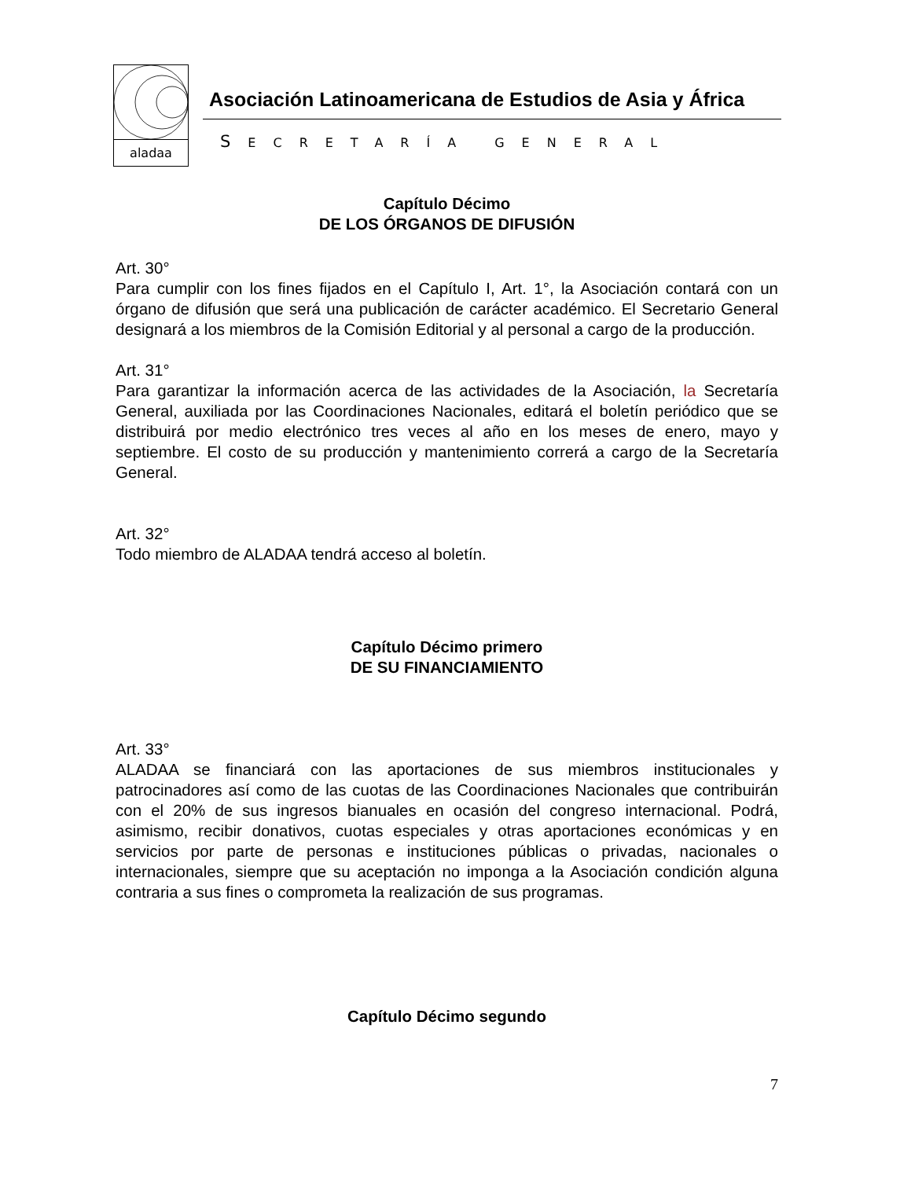aladaa
Asociación Latinoamericana de Estudios de Asia y África
SECRETARÍA GENERAL
Capítulo Décimo
DE LOS ÓRGANOS DE DIFUSIÓN
Art. 30°
Para cumplir con los fines fijados en el Capítulo I, Art. 1°, la Asociación contará con un órgano de difusión que será una publicación de carácter académico. El Secretario General designará a los miembros de la Comisión Editorial y al personal a cargo de la producción.
Art. 31°
Para garantizar la información acerca de las actividades de la Asociación, la Secretaría General, auxiliada por las Coordinaciones Nacionales, editará el boletín periódico que se distribuirá por medio electrónico tres veces al año en los meses de enero, mayo y septiembre. El costo de su producción y mantenimiento correrá a cargo de la Secretaría General.
Art. 32°
Todo miembro de ALADAA tendrá acceso al boletín.
Capítulo Décimo primero
DE SU FINANCIAMIENTO
Art. 33°
ALADAA se financiará con las aportaciones de sus miembros institucionales y patrocinadores así como de las cuotas de las Coordinaciones Nacionales que contribuirán con el 20% de sus ingresos bianuales en ocasión del congreso internacional. Podrá, asimismo, recibir donativos, cuotas especiales y otras aportaciones económicas y en servicios por parte de personas e instituciones públicas o privadas, nacionales o internacionales, siempre que su aceptación no imponga a la Asociación condición alguna contraria a sus fines o comprometa la realización de sus programas.
Capítulo Décimo segundo
7